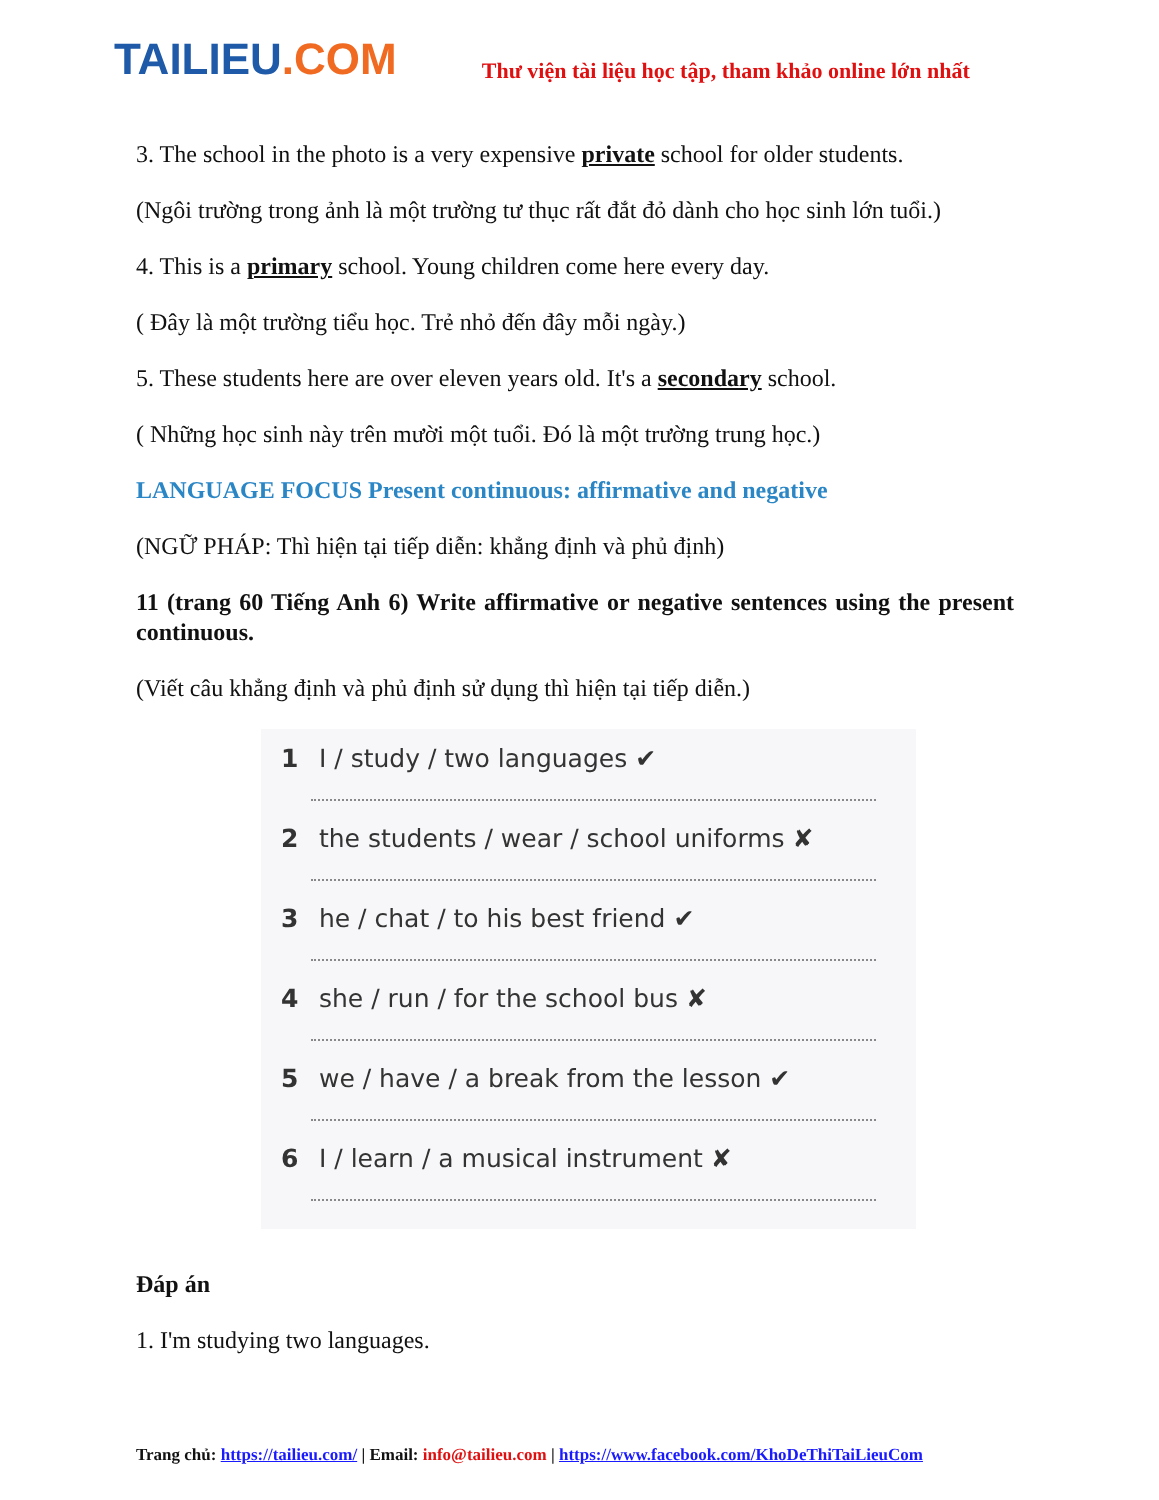TAILIEU.COM
Thư viện tài liệu học tập, tham khảo online lớn nhất
3. The school in the photo is a very expensive private school for older students.
(Ngôi trường trong ảnh là một trường tư thục rất đắt đỏ dành cho học sinh lớn tuổi.)
4. This is a primary school. Young children come here every day.
( Đây là một trường tiểu học. Trẻ nhỏ đến đây mỗi ngày.)
5. These students here are over eleven years old. It's a secondary school.
( Những học sinh này trên mười một tuổi. Đó là một trường trung học.)
LANGUAGE FOCUS Present continuous: affirmative and negative
(NGỮ PHÁP: Thì hiện tại tiếp diễn: khẳng định và phủ định)
11 (trang 60 Tiếng Anh 6) Write affirmative or negative sentences using the present continuous.
(Viết câu khẳng định và phủ định sử dụng thì hiện tại tiếp diễn.)
1 I / study / two languages ✔
2 the students / wear / school uniforms ✘
3 he / chat / to his best friend ✔
4 she / run / for the school bus ✘
5 we / have / a break from the lesson ✔
6 I / learn / a musical instrument ✘
Đáp án
1. I'm studying two languages.
Trang chủ: https://tailieu.com/ | Email: info@tailieu.com | https://www.facebook.com/KhoDeThiTaiLieuCom